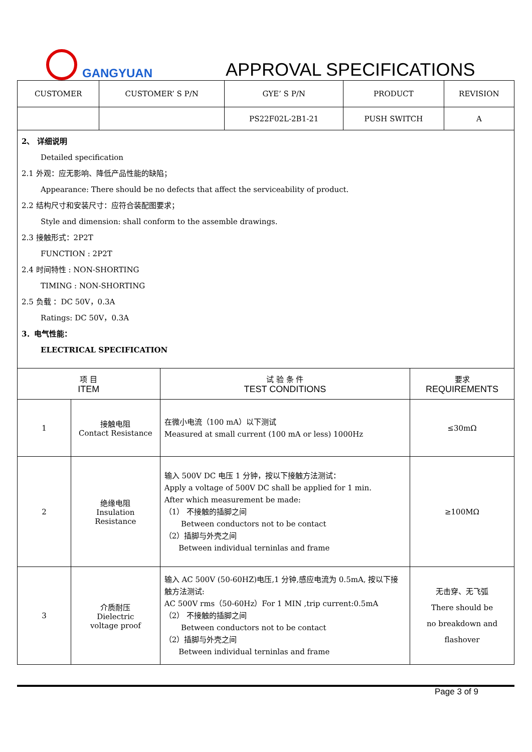GANGYUAN APPROVAL SPECIFICATIONS
| CUSTOMER | CUSTOMER’ S P/N | GYE’ S P/N | PRODUCT | REVISION |
| | | PS22F02L-2B1-21 | PUSH SWITCH | A |
2、 详细说明
Detailed specification
2.1 外观：应无影响、降低产品性能的缺陷；
Appearance: There should be no defects that affect the serviceability of product.
2.2 结构尺寸和安装尺寸：应符合装配图要求；
Style and dimension: shall conform to the assemble drawings.
2.3 接触形式：2P2T
FUNCTION : 2P2T
2.4 时间特性 : NON-SHORTING
TIMING : NON-SHORTING
2.5 负载 ：DC 50V，0.3A
Ratings: DC 50V，0.3A
3．电气性能：
ELECTRICAL SPECIFICATION
| 项 目 ITEM | | 试 验 条 件 TEST CONDITIONS | 要求 REQUIREMENTS |
| 1 | 接触电阻 Contact Resistance | 在微小电流（100 mA）以下测试 Measured at small current (100 mA or less) 1000Hz | ≤30mΩ |
| 2 | 绝缘电阻 Insulation Resistance | 输入 500V DC 电压 1 分钟，按以下接触方法测试： Apply a voltage of 500V DC shall be applied for 1 min. After which measurement be made: （1） 不接触的插脚之间 Between conductors not to be contact （2）插脚与外壳之间 Between individual terninlas and frame | ≥100MΩ |
| 3 | 介质耐压 Dielectric voltage proof | 输入 AC 500V (50-60HZ)电压,1 分钟,感应电流为 0.5mA, 按以下接触方法测试: AC 500V rms（50-60Hz）For 1 MIN ,trip current:0.5mA （2） 不接触的插脚之间 Between conductors not to be contact （2）插脚与外壳之间 Between individual terninlas and frame | 无击穿、无飞弧 There should be no breakdown and flashover |
Page 3 of 9